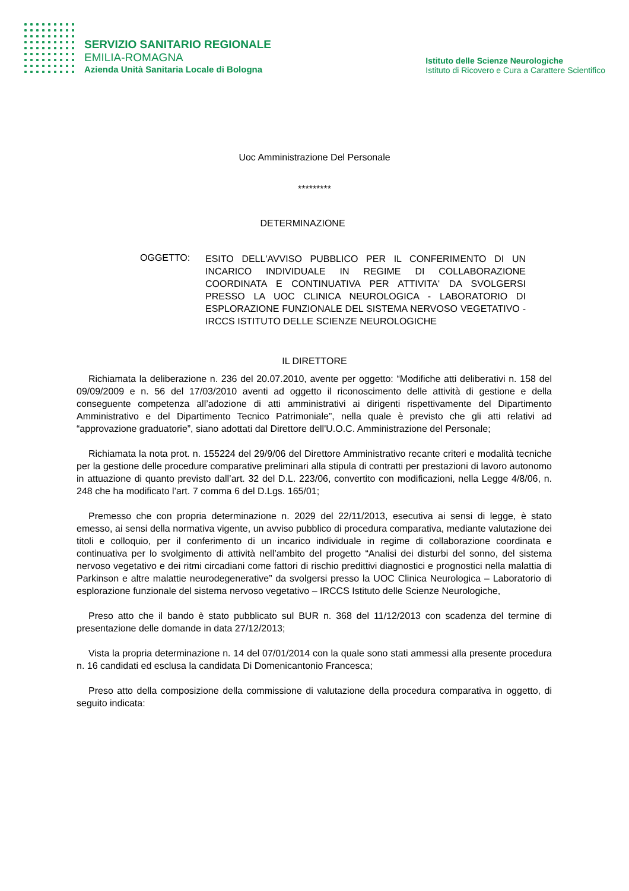SERVIZIO SANITARIO REGIONALE
EMILIA-ROMAGNA
Azienda Unità Sanitaria Locale di Bologna
Istituto delle Scienze Neurologiche
Istituto di Ricovero e Cura a Carattere Scientifico
Uoc Amministrazione Del Personale
*********
DETERMINAZIONE
OGGETTO:
ESITO DELL'AVVISO PUBBLICO PER IL CONFERIMENTO DI UN INCARICO INDIVIDUALE IN REGIME DI COLLABORAZIONE COORDINATA E CONTINUATIVA PER ATTIVITA' DA SVOLGERSI PRESSO LA UOC CLINICA NEUROLOGICA - LABORATORIO DI ESPLORAZIONE FUNZIONALE DEL SISTEMA NERVOSO VEGETATIVO - IRCCS ISTITUTO DELLE SCIENZE NEUROLOGICHE
IL DIRETTORE
Richiamata la deliberazione n. 236 del 20.07.2010, avente per oggetto: “Modifiche atti deliberativi n. 158 del 09/09/2009 e n. 56 del 17/03/2010 aventi ad oggetto il riconoscimento delle attività di gestione e della conseguente competenza all’adozione di atti amministrativi ai dirigenti rispettivamente del Dipartimento Amministrativo e del Dipartimento Tecnico Patrimoniale”, nella quale è previsto che gli atti relativi ad “approvazione graduatorie”, siano adottati dal Direttore dell'U.O.C. Amministrazione del Personale;
Richiamata la nota prot. n. 155224 del 29/9/06 del Direttore Amministrativo recante criteri e modalità tecniche per la gestione delle procedure comparative preliminari alla stipula di contratti per prestazioni di lavoro autonomo in attuazione di quanto previsto dall’art. 32 del D.L. 223/06, convertito con modificazioni, nella Legge 4/8/06, n. 248 che ha modificato l’art. 7 comma 6 del D.Lgs. 165/01;
Premesso che con propria determinazione n. 2029 del 22/11/2013, esecutiva ai sensi di legge, è stato emesso, ai sensi della normativa vigente, un avviso pubblico di procedura comparativa, mediante valutazione dei titoli e colloquio, per il conferimento di un incarico individuale in regime di collaborazione coordinata e continuativa per lo svolgimento di attività nell’ambito del progetto “Analisi dei disturbi del sonno, del sistema nervoso vegetativo e dei ritmi circadiani come fattori di rischio predittivi diagnostici e prognostici nella malattia di Parkinson e altre malattie neurodegenerative” da svolgersi presso la UOC Clinica Neurologica – Laboratorio di esplorazione funzionale del sistema nervoso vegetativo – IRCCS Istituto delle Scienze Neurologiche,
Preso atto che il bando è stato pubblicato sul BUR n. 368 del 11/12/2013 con scadenza del termine di presentazione delle domande in data 27/12/2013;
Vista la propria determinazione n. 14 del 07/01/2014 con la quale sono stati ammessi alla presente procedura n. 16 candidati ed esclusa la candidata Di Domenicantonio Francesca;
Preso atto della composizione della commissione di valutazione della procedura comparativa in oggetto, di seguito indicata: